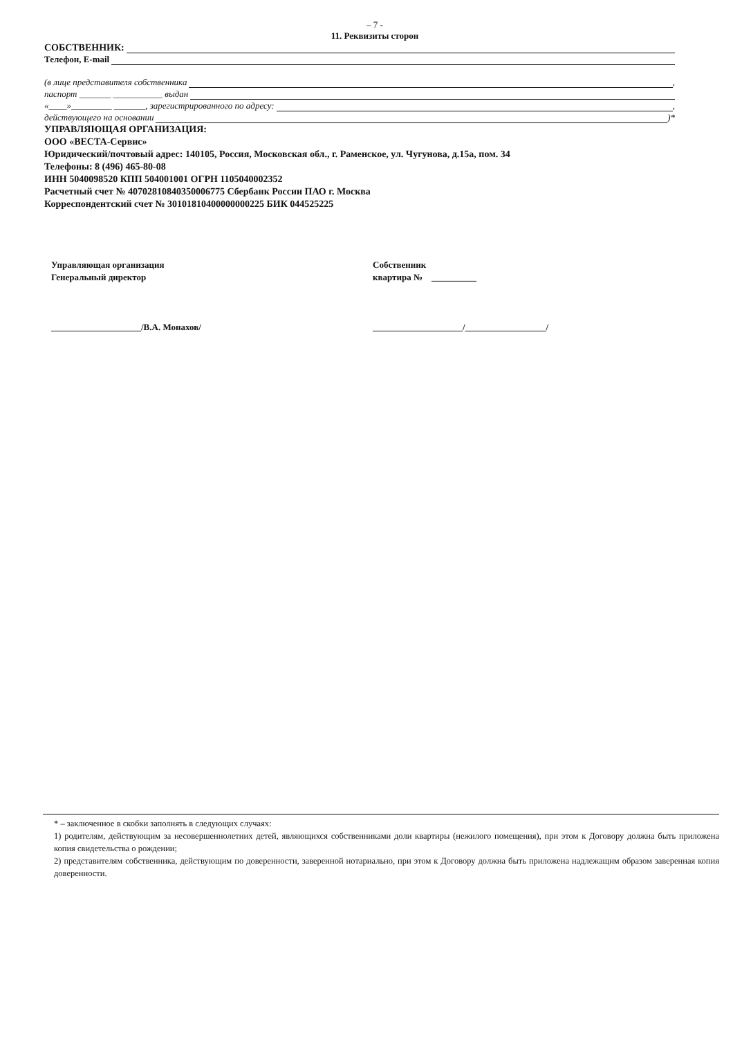– 7 -
11. Реквизиты сторон
СОБСТВЕННИК:
Телефон, E-mail
(в лице представителя собственника ,
паспорт _______ ___________ выдан
«____»_________ _______, зарегистрированного по адресу: ,
действующего на основании )*
УПРАВЛЯЮЩАЯ ОРГАНИЗАЦИЯ:
ООО «ВЕСТА-Сервис»
Юридический/почтовый адрес: 140105, Россия, Московская обл., г. Раменское, ул. Чугунова, д.15а, пом. 34
Телефоны: 8 (496) 465-80-08
ИНН 5040098520 КПП 504001001 ОГРН 1105040002352
Расчетный счет № 40702810840350006775 Сбербанк России ПАО г. Москва
Корреспондентский счет № 30101810400000000225 БИК 044525225
Управляющая организация
Генеральный директор
Собственник
квартира № __________
____________________/В.А. Монахов/ ____________________/__________________/
* – заключенное в скобки заполнять в следующих случаях:
1) родителям, действующим за несовершеннолетних детей, являющихся собственниками доли квартиры (нежилого помещения), при этом к Договору должна быть приложена копия свидетельства о рождении;
2) представителям собственника, действующим по доверенности, заверенной нотариально, при этом к Договору должна быть приложена надлежащим образом заверенная копия доверенности.